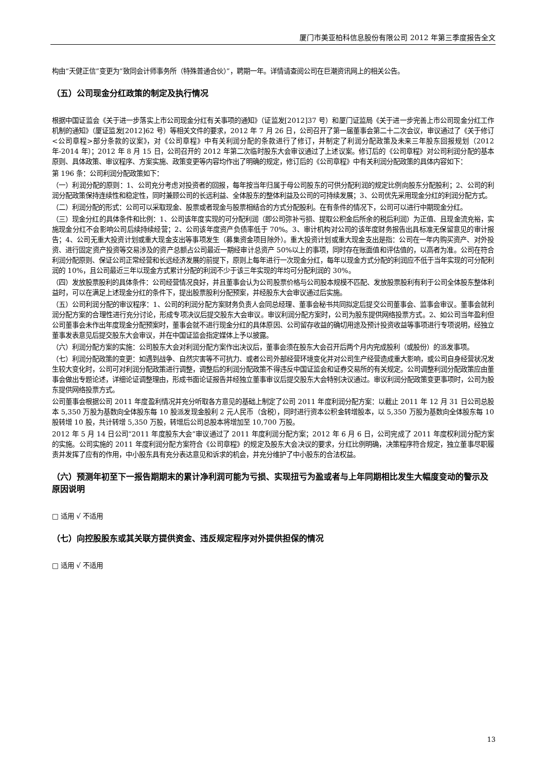厦门市美亚柏科信息股份有限公司 2012 年第三季度报告全文
构由“天健正信”变更为“致同会计师事务所（特殊普通合伙）”，聘期一年。详情请查阅公司在巨潮资讯网上的相关公告。
（五）公司现金分红政策的制定及执行情况
根据中国证监会《关于进一步落实上市公司现金分红有关事项的通知》（证监发[2012]37 号）和厦门证监局《关于进一步完善上市公司现金分红工作机制的通知》（厦证监发[2012]62 号）等相关文件的要求，2012 年 7 月 26 日，公司召开了第一届董事会第二十二次会议，审议通过了《关于修订<公司章程>部分条款的议案》，对《公司章程》中有关利润分配的条款进行了修订，并制定了利润分配政策及未来三年股东回报规划（2012 年-2014 年）；2012 年 8 月 15 日，公司召开的 2012 年第二次临时股东大会审议通过了上述议案。修订后的《公司章程》对公司利润分配的基本原则、具体政策、审议程序、方案实施、政策变更等内容均作出了明确的规定，修订后的《公司章程》中有关利润分配政策的具体内容如下：
第 196 条：公司利润分配政策如下：
（一）利润分配的原则：1、公司充分考虑对投资者的回报，每年按当年归属于母公司股东的可供分配利润的规定比例向股东分配股利；2、公司的利润分配政策保持连续性和稳定性，同时兼顾公司的长远利益、全体股东的整体利益及公司的可持续发展；3、公司优先采用现金分红的利润分配方式。
（二）利润分配的形式：公司可以采取现金、股票或者现金与股票相结合的方式分配股利。在有条件的情况下，公司可以进行中期现金分红。
（三）现金分红的具体条件和比例：1、公司该年度实现的可分配利润（即公司弥补亏损、提取公积金后所余的税后利润）为正值、且现金流充裕，实施现金分红不会影响公司后续持续经营；2、公司该年度资产负债率低于 70%。3、审计机构对公司的该年度财务报告出具标准无保留意见的审计报告；4、公司无重大投资计划或重大现金支出等事项发生（募集资金项目除外）。重大投资计划或重大现金支出是指：公司在一年内购买资产、对外投资、进行固定资产投资等交易涉及的资产总额占公司最近一期经审计总资产 50%以上的事项，同时存在账面值和评估值的，以高者为准。公司在符合利润分配原则、保证公司正常经营和长远经济发展的前提下，原则上每年进行一次现金分红，每年以现金方式分配的利润应不低于当年实现的可分配利润的 10%，且公司最近三年以现金方式累计分配的利润不少于该三年实现的年均可分配利润的 30%。
（四）发放股票股利的具体条件：公司经营情况良好，并且董事会认为公司股票价格与公司股本规模不匹配、发放股票股利有利于公司全体股东整体利益时，可以在满足上述现金分红的条件下，提出股票股利分配预案，并经股东大会审议通过后实施。
（五）公司利润分配的审议程序：1、公司的利润分配方案财务负责人会同总经理、董事会秘书共同拟定后提交公司董事会、监事会审议。董事会就利润分配方案的合理性进行充分讨论，形成专项决议后提交股东大会审议。审议利润分配方案时，公司为股东提供网络投票方式。2、如公司当年盈利但公司董事会未作出年度现金分配预案时，董事会就不进行现金分红的具体原因、公司留存收益的确切用途及预计投资收益等事项进行专项说明，经独立董事发表意见后提交股东大会审议，并在中国证监会指定媒体上予以披露。
（六）利润分配方案的实施：公司股东大会对利润分配方案作出决议后，董事会须在股东大会召开后两个月内完成股利（或股份）的派发事项。
（七）利润分配政策的变更：如遇到战争、自然灾害等不可抗力、或者公司外部经营环境变化并对公司生产经营造成重大影响，或公司自身经营状况发生较大变化时，公司可对利润分配政策进行调整，调整后的利润分配政策不得违反中国证监会和证券交易所的有关规定。公司调整利润分配政策应由董事会做出专题论述，详细论证调整理由，形成书面论证报告并经独立董事审议后提交股东大会特别决议通过。审议利润分配政策变更事项时，公司为股东提供网络投票方式。
公司董事会根据公司 2011 年度盈利情况并充分听取各方意见的基础上制定了公司 2011 年度利润分配方案：以截止 2011 年 12 月 31 日公司总股本 5,350 万股为基数向全体股东每 10 股派发现金股利 2 元人民币（含税），同时进行资本公积金转增股本，以 5,350 万股为基数向全体股东每 10 股转增 10 股，共计转增 5,350 万股，转增后公司总股本将增加至 10,700 万股。
2012 年 5 月 14 日公司“2011 年度股东大会”审议通过了 2011 年度利润分配方案；2012 年 6 月 6 日，公司完成了 2011 年度权利润分配方案的实施。公司实施的 2011 年度利润分配方案符合《公司章程》的规定及股东大会决议的要求，分红比例明确，决策程序符合规定，独立董事尽职履责并发挥了应有的作用，中小股东具有充分表达意见和诉求的机会，并充分维护了中小股东的合法权益。
（六）预测年初至下一报告期期末的累计净利润可能为亏损、实现扭亏为盈或者与上年同期相比发生大幅度变动的警示及原因说明
□ 适用 √ 不适用
（七）向控股股东或其关联方提供资金、违反规定程序对外提供担保的情况
□ 适用 √ 不适用
13